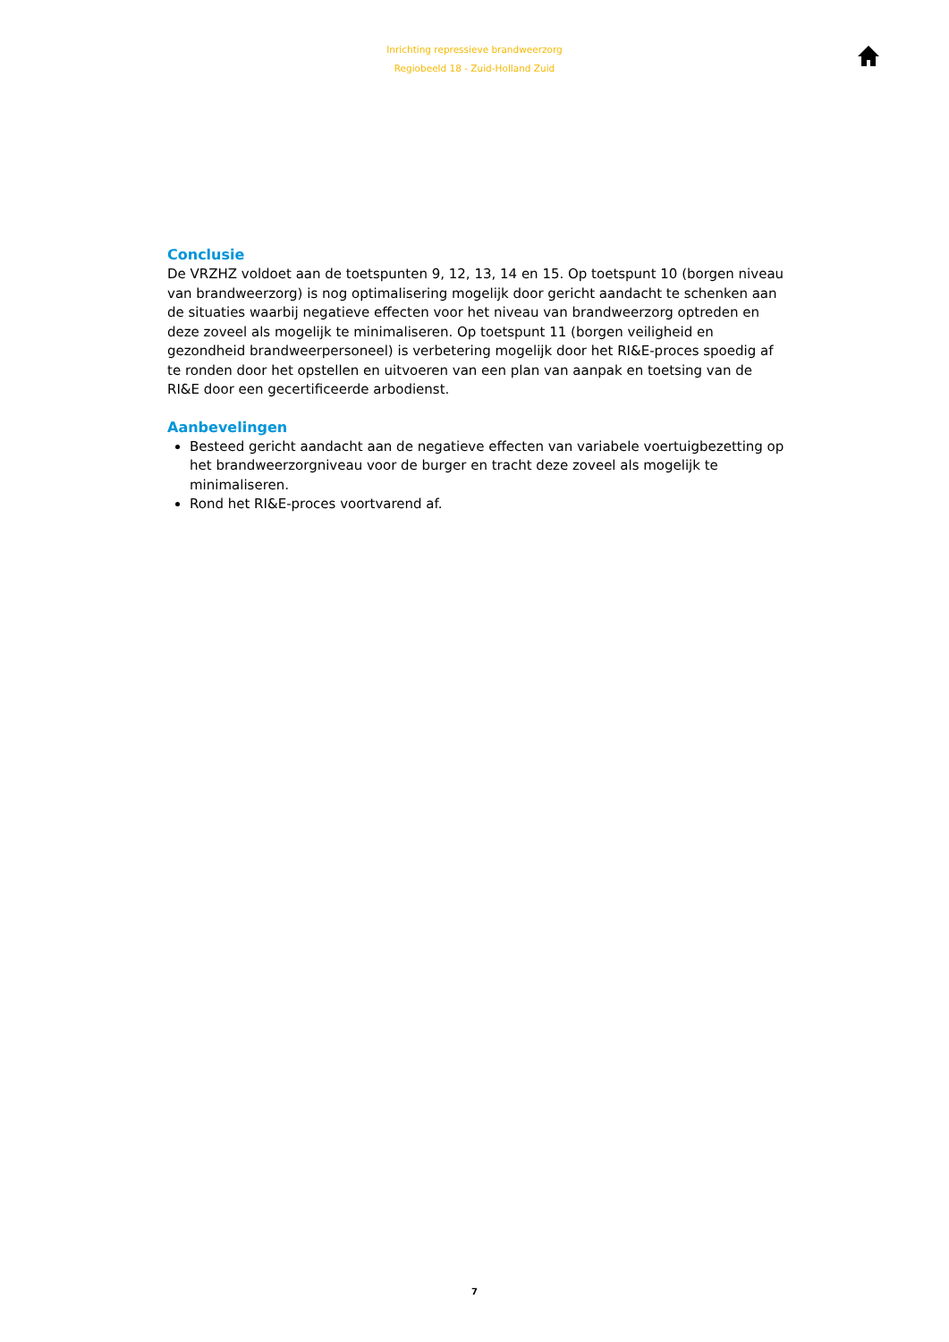Inrichting repressieve brandweerzorg
Regiobeeld 18 - Zuid-Holland Zuid
Conclusie
De VRZHZ voldoet aan de toetspunten 9, 12, 13, 14 en 15. Op toetspunt 10 (borgen niveau van brandweerzorg) is nog optimalisering mogelijk door gericht aandacht te schenken aan de situaties waarbij negatieve effecten voor het niveau van brandweerzorg optreden en deze zoveel als mogelijk te minimaliseren. Op toetspunt 11 (borgen veiligheid en gezondheid brandweerpersoneel) is verbetering mogelijk door het RI&E-proces spoedig af te ronden door het opstellen en uitvoeren van een plan van aanpak en toetsing van de RI&E door een gecertificeerde arbodienst.
Aanbevelingen
Besteed gericht aandacht aan de negatieve effecten van variabele voertuigbezetting op het brandweerzorgniveau voor de burger en tracht deze zoveel als mogelijk te minimaliseren.
Rond het RI&E-proces voortvarend af.
7